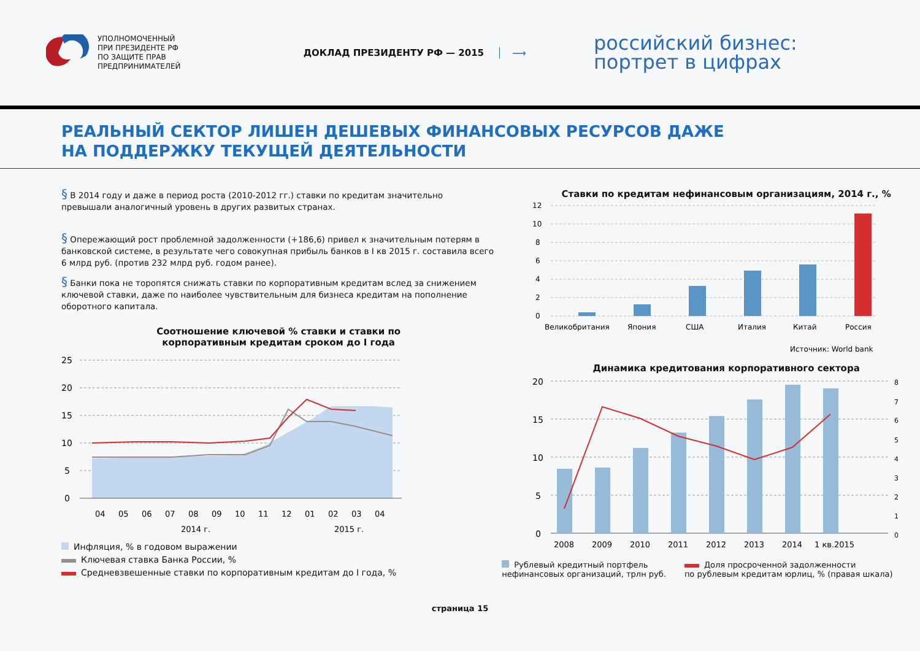УПОЛНОМОЧЕННЫЙ
ПРИ ПРЕЗИДЕНТЕ РФ
ПО ЗАЩИТЕ ПРАВ
ПРЕДПРИНИМАТЕЛЕЙ
ДОКЛАД ПРЕЗИДЕНТУ РФ — 2015 ⟶
российский бизнес:
портрет в цифрах
РЕАЛЬНЫЙ СЕКТОР ЛИШЕН ДЕШЕВЫХ ФИНАНСОВЫХ РЕСУРСОВ ДАЖЕ
НА ПОДДЕРЖКУ ТЕКУЩЕЙ ДЕЯТЕЛЬНОСТИ
§ В 2014 году и даже в период роста (2010-2012 гг.) ставки по кредитам значительно превышали аналогичный уровень в других развитых странах.
§ Опережающий рост проблемной задолженности (+186,6) привел к значительным потерям в банковской системе, в результате чего совокупная прибыль банков в I кв 2015 г. составила всего 6 млрд руб. (против 232 млрд руб. годом ранее).
§ Банки пока не торопятся снижать ставки по корпоративным кредитам вслед за снижением ключевой ставки, даже по наиболее чувствительным для бизнеса кредитам на пополнение оборотного капитала.
Соотношение ключевой % ставки и ставки по
корпоративным кредитам сроком до I года
25
20
15
10
5
0
04
05
06
07
08
09
10
11
12
01
02
03
04
2014 г.
2015 г.
Инфляция, % в годовом выражении
Ключевая ставка Банка России, %
Средневзвешенные ставки по корпоративным кредитам до I года, %
Ставки по кредитам нефинансовым организациям, 2014 г., %
12
10
8
6
4
2
0
Великобритания
Япония
США
Италия
Китай
Россия
Источник: World bank
Динамика кредитования корпоративного сектора
20
15
10
5
0
8
7
6
5
4
3
2
1
0
2008
2009
2010
2011
2012
2013
2014
1 кв.2015
Рублевый кредитный портфель
нефинансовых организаций, трлн руб.
Доля просроченной задолженности
по рублевым кредитам юрлиц, % (правая шкала)
страница 15